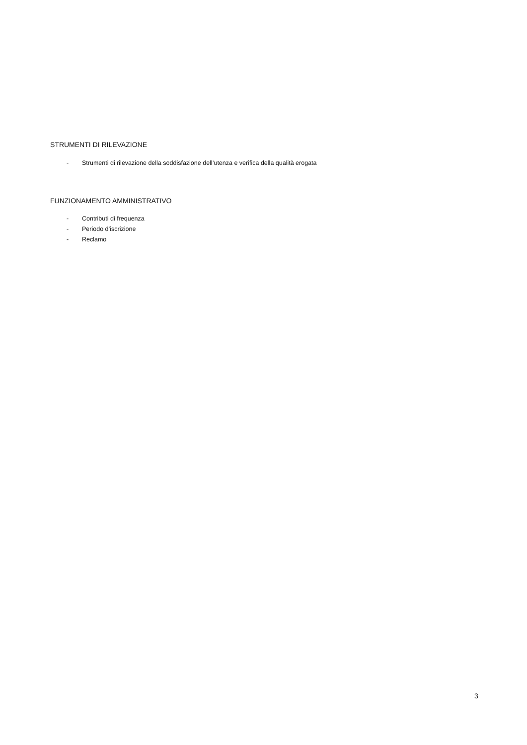STRUMENTI DI RILEVAZIONE
- Strumenti di rilevazione della soddisfazione dell’utenza e verifica della qualità erogata
FUNZIONAMENTO AMMINISTRATIVO
- Contributi di frequenza
- Periodo d’iscrizione
- Reclamo
3